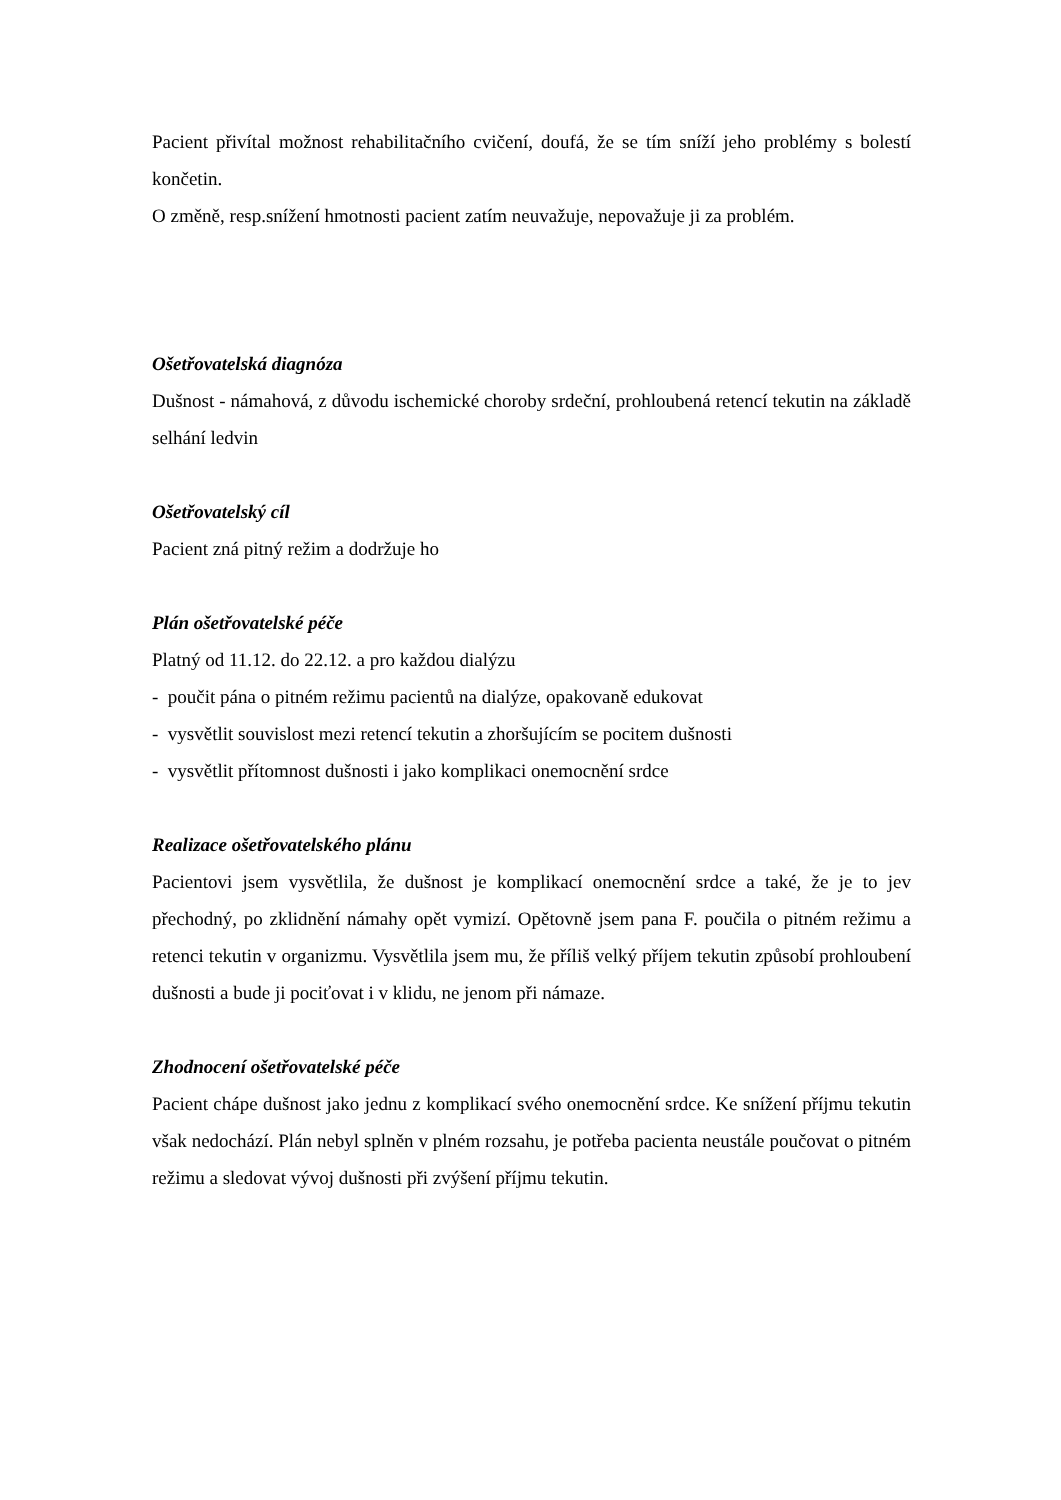Pacient přivítal možnost rehabilitačního cvičení, doufá, že se tím sníží jeho problémy s bolestí končetin.
O změně, resp.snížení hmotnosti pacient zatím neuvažuje, nepovažuje ji za problém.
Ošetřovatelská diagnóza
Dušnost - námahová, z důvodu ischemické choroby srdeční, prohloubená retencí tekutin na základě selhání ledvin
Ošetřovatelský cíl
Pacient zná pitný režim a dodržuje ho
Plán ošetřovatelské péče
Platný od 11.12. do 22.12. a pro každou dialýzu
- poučit pána o pitném režimu pacientů na dialýze, opakovaně edukovat
- vysvětlit souvislost mezi retencí tekutin a zhoršujícím se pocitem dušnosti
- vysvětlit přítomnost dušnosti i jako komplikaci onemocnění srdce
Realizace ošetřovatelského plánu
Pacientovi jsem vysvětlila, že dušnost je komplikací onemocnění srdce a také, že je to jev přechodný, po zklidnění námahy opět vymizí. Opětovně jsem pana F. poučila o pitném režimu a retenci tekutin v organizmu. Vysvětlila jsem mu, že příliš velký příjem tekutin způsobí prohloubení dušnosti a bude ji pociťovat i v klidu, ne jenom při námaze.
Zhodnocení ošetřovatelské péče
Pacient chápe dušnost jako jednu z komplikací svého onemocnění srdce. Ke snížení příjmu tekutin však nedochází. Plán nebyl splněn v plném rozsahu, je potřeba pacienta neustále poučovat o pitném režimu a sledovat vývoj dušnosti při zvýšení příjmu tekutin.